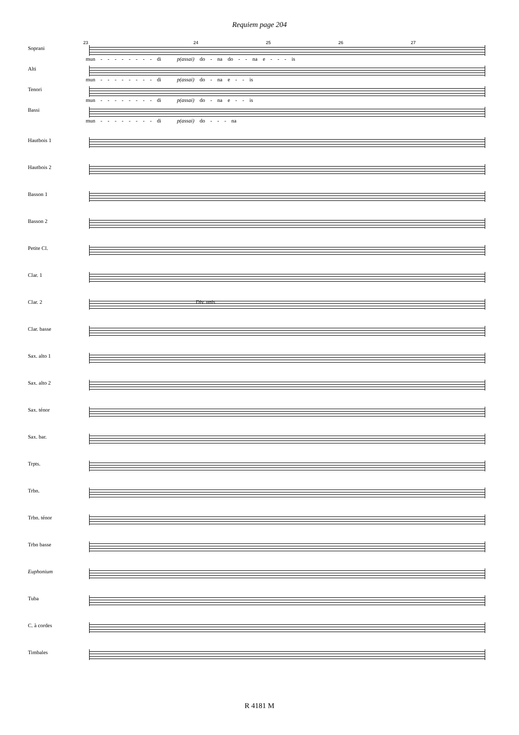Requiem page 204
23 24 25 26 27
Soprani
mun - - - - - - - - di p(assai) do - na do - - na e - - - is
Alti
mun - - - - - - - - di p(assai) do - na e - - is
Tenori
mun - - - - - - - - di p(assai) do - na e - - is
Bassi
mun - - - - - - - - di p(assai) do - - - na
Hautbois 1
Hautbois 2
Basson 1
Basson 2
Petite Cl.
Clar. 1
Clar. 2
Div. unis
Clar. basse
Sax. alto 1
Sax. alto 2
Sax. ténor
Sax. bar.
Trpts.
Trbn.
Trbn. ténor
Trbn basse
Euphonium
Tuba
C. à cordes
Timbales
R 4181 M